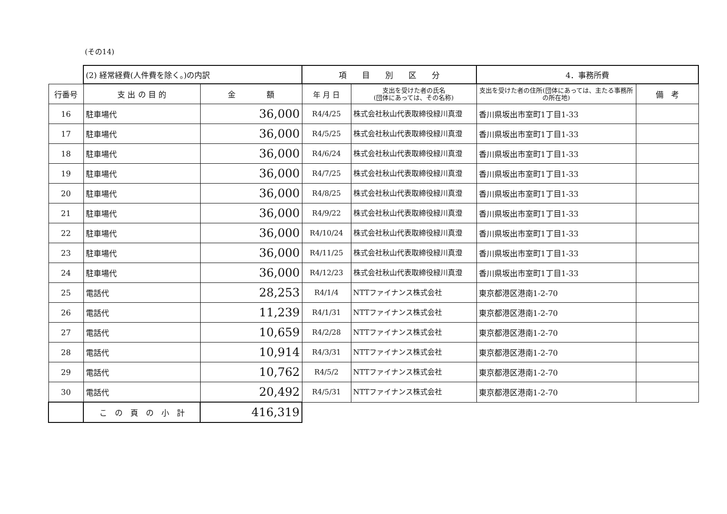(その14)
| | (2) 経常経費(人件費を除く。)の内訳 | | 項 目 別 区 分 | | 4．事務所費 | |
| 行番号 | 支 出 の 目 的 | 金 額 | 年 月 日 | 支出を受けた者の氏名 (団体にあっては、その名称) | 支出を受けた者の住所(団体にあっては、主たる事務所の所在地) | 備 考 |
| 16 | 駐車場代 | 36,000 | R4/4/25 | 株式会社秋山代表取締役緑川真澄 | 香川県坂出市室町1丁目1-33 | |
| 17 | 駐車場代 | 36,000 | R4/5/25 | 株式会社秋山代表取締役緑川真澄 | 香川県坂出市室町1丁目1-33 | |
| 18 | 駐車場代 | 36,000 | R4/6/24 | 株式会社秋山代表取締役緑川真澄 | 香川県坂出市室町1丁目1-33 | |
| 19 | 駐車場代 | 36,000 | R4/7/25 | 株式会社秋山代表取締役緑川真澄 | 香川県坂出市室町1丁目1-33 | |
| 20 | 駐車場代 | 36,000 | R4/8/25 | 株式会社秋山代表取締役緑川真澄 | 香川県坂出市室町1丁目1-33 | |
| 21 | 駐車場代 | 36,000 | R4/9/22 | 株式会社秋山代表取締役緑川真澄 | 香川県坂出市室町1丁目1-33 | |
| 22 | 駐車場代 | 36,000 | R4/10/24 | 株式会社秋山代表取締役緑川真澄 | 香川県坂出市室町1丁目1-33 | |
| 23 | 駐車場代 | 36,000 | R4/11/25 | 株式会社秋山代表取締役緑川真澄 | 香川県坂出市室町1丁目1-33 | |
| 24 | 駐車場代 | 36,000 | R4/12/23 | 株式会社秋山代表取締役緑川真澄 | 香川県坂出市室町1丁目1-33 | |
| 25 | 電話代 | 28,253 | R4/1/4 | NTTファイナンス株式会社 | 東京都港区港南1-2-70 | |
| 26 | 電話代 | 11,239 | R4/1/31 | NTTファイナンス株式会社 | 東京都港区港南1-2-70 | |
| 27 | 電話代 | 10,659 | R4/2/28 | NTTファイナンス株式会社 | 東京都港区港南1-2-70 | |
| 28 | 電話代 | 10,914 | R4/3/31 | NTTファイナンス株式会社 | 東京都港区港南1-2-70 | |
| 29 | 電話代 | 10,762 | R4/5/2 | NTTファイナンス株式会社 | 東京都港区港南1-2-70 | |
| 30 | 電話代 | 20,492 | R4/5/31 | NTTファイナンス株式会社 | 東京都港区港南1-2-70 | |
| | こ の 頁 の 小 計 | 416,319 | | | | |